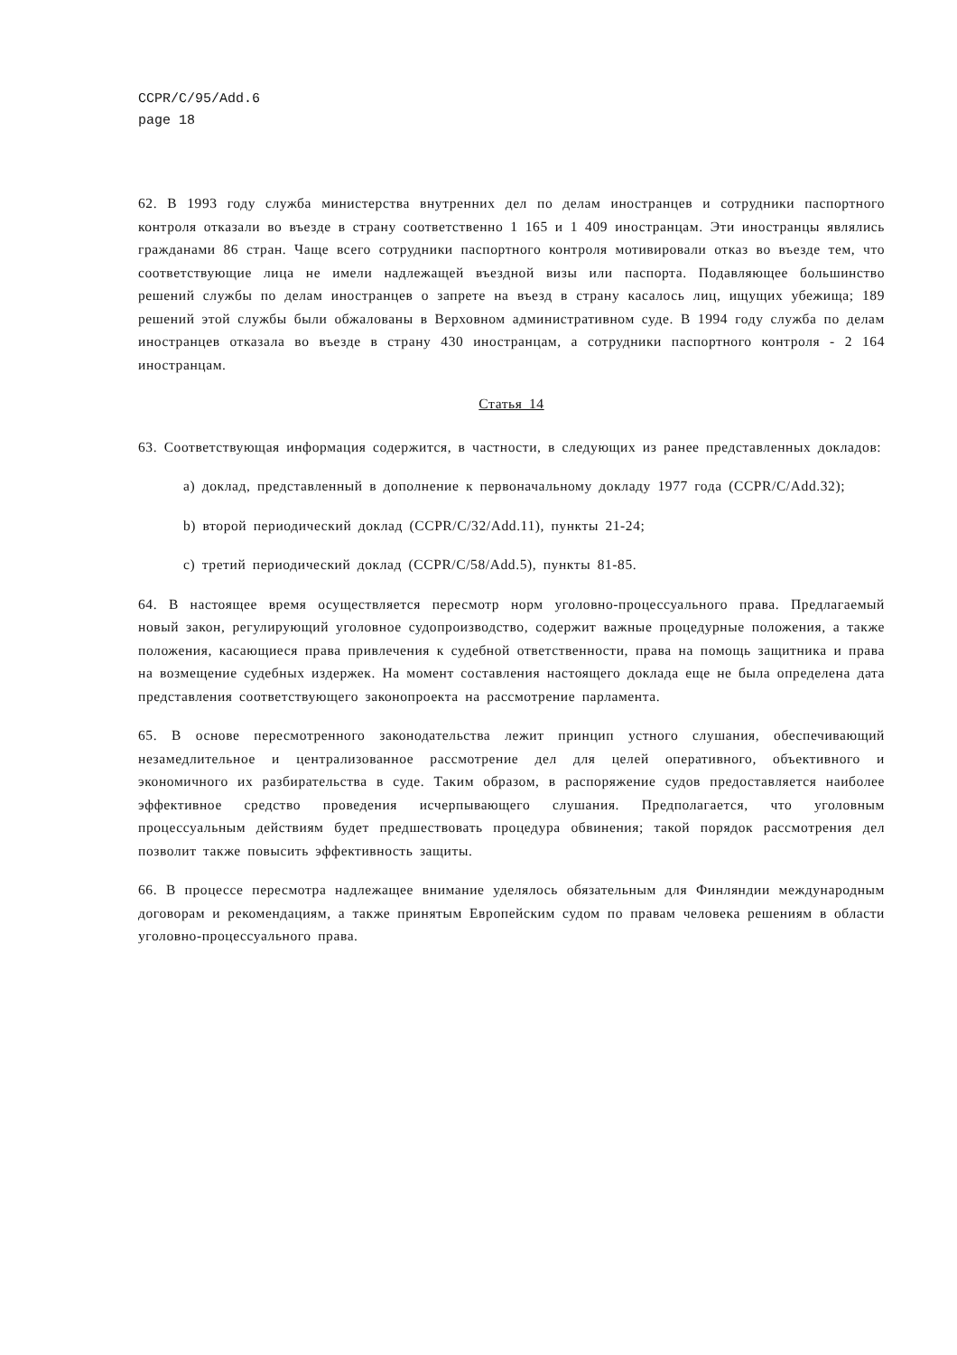CCPR/C/95/Add.6
page 18
62. В 1993 году служба министерства внутренних дел по делам иностранцев и сотрудники паспортного контроля отказали во въезде в страну соответственно 1 165 и 1 409 иностранцам. Эти иностранцы являлись гражданами 86 стран. Чаще всего сотрудники паспортного контроля мотивировали отказ во въезде тем, что соответствующие лица не имели надлежащей въездной визы или паспорта. Подавляющее большинство решений службы по делам иностранцев о запрете на въезд в страну касалось лиц, ищущих убежища; 189 решений этой службы были обжалованы в Верховном административном суде. В 1994 году служба по делам иностранцев отказала во въезде в страну 430 иностранцам, а сотрудники паспортного контроля - 2 164 иностранцам.
Статья 14
63. Соответствующая информация содержится, в частности, в следующих из ранее представленных докладов:
a) доклад, представленный в дополнение к первоначальному докладу 1977 года (CCPR/C/Add.32);
b) второй периодический доклад (CCPR/C/32/Add.11), пункты 21-24;
c) третий периодический доклад (CCPR/C/58/Add.5), пункты 81-85.
64. В настоящее время осуществляется пересмотр норм уголовно-процессуального права. Предлагаемый новый закон, регулирующий уголовное судопроизводство, содержит важные процедурные положения, а также положения, касающиеся права привлечения к судебной ответственности, права на помощь защитника и права на возмещение судебных издержек. На момент составления настоящего доклада еще не была определена дата представления соответствующего законопроекта на рассмотрение парламента.
65. В основе пересмотренного законодательства лежит принцип устного слушания, обеспечивающий незамедлительное и централизованное рассмотрение дел для целей оперативного, объективного и экономичного их разбирательства в суде. Таким образом, в распоряжение судов предоставляется наиболее эффективное средство проведения исчерпывающего слушания. Предполагается, что уголовным процессуальным действиям будет предшествовать процедура обвинения; такой порядок рассмотрения дел позволит также повысить эффективность защиты.
66. В процессе пересмотра надлежащее внимание уделялось обязательным для Финляндии международным договорам и рекомендациям, а также принятым Европейским судом по правам человека решениям в области уголовно-процессуального права.